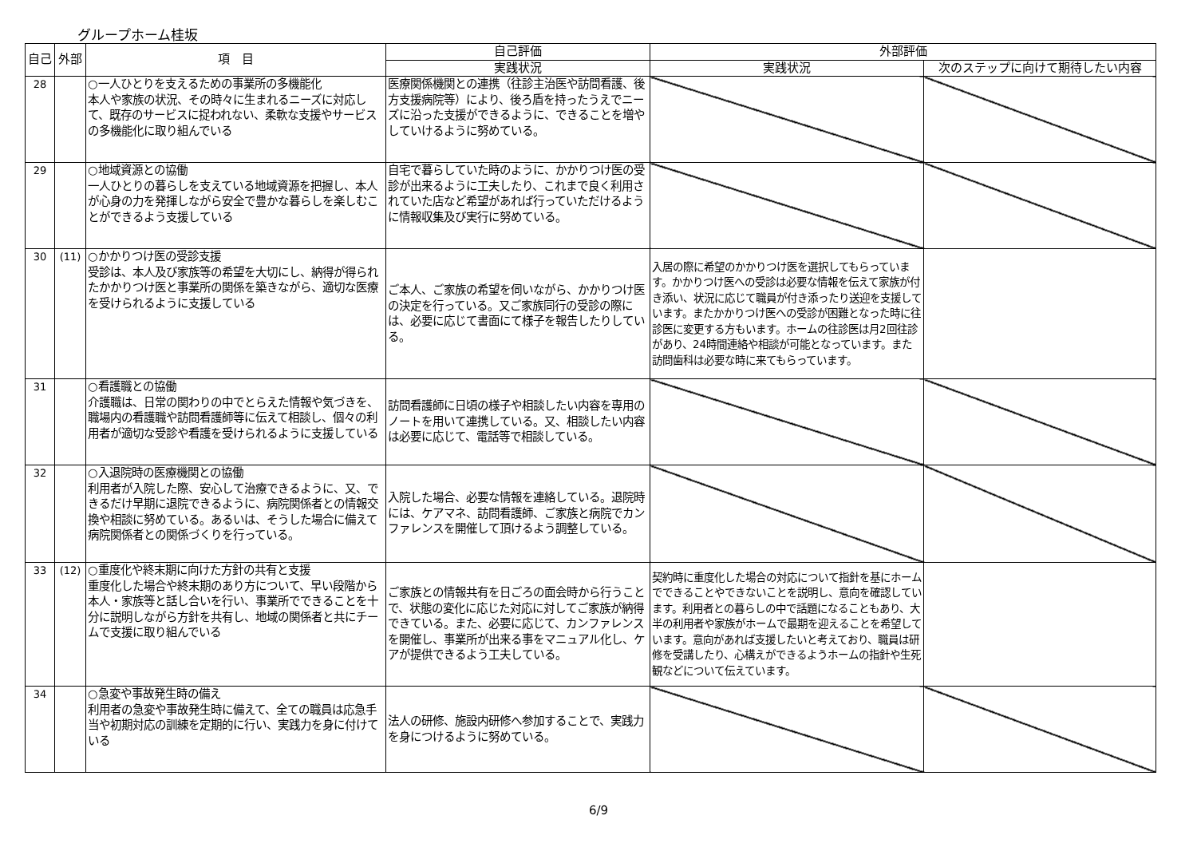グループホーム桂坂
| 自己 | 外部 | 項 目 | 自己評価 | 外部評価 | |
| --- | --- | --- | --- | --- | --- |
| | | | 実践状況 | 実践状況 | 次のステップに向けて期待したい内容 |
| 28 | | ○一人ひとりを支えるための事業所の多機能化 本人や家族の状況、その時々に生まれるニーズに対応して、既存のサービスに捉われない、柔軟な支援やサービスの多機能化に取り組んでいる | 医療関係機関との連携（往診主治医や訪問看護、後方支援病院等）により、後ろ盾を持ったうえでニーズに沿った支援ができるように、できることを増やしていけるように努めている。 | | |
| 29 | | ○地域資源との協働 一人ひとりの暮らしを支えている地域資源を把握し、本人が心身の力を発揮しながら安全で豊かな暮らしを楽しむことができるよう支援している | 自宅で暮らしていた時のように、かかりつけ医の受診が出来るように工夫したり、これまで良く利用されていた店など希望があれば行っていただけるように情報収集及び実行に努めている。 | | |
| 30 | (11) | ○かかりつけ医の受診支援 受診は、本人及び家族等の希望を大切にし、納得が得られたかかりつけ医と事業所の関係を築きながら、適切な医療を受けられるように支援している | ご本人、ご家族の希望を伺いながら、かかりつけ医の決定を行っている。又ご家族同行の受診の際には、必要に応じて書面にて様子を報告したりしている。 | 入居の際に希望のかかりつけ医を選択してもらっています。かかりつけ医への受診は必要な情報を伝えて家族が付き添い、状況に応じて職員が付き添ったり送迎を支援しています。またかかりつけ医への受診が困難となった時に往診医に変更する方もいます。ホームの往診医は月2回往診があり、24時間連絡や相談が可能となっています。また訪問歯科は必要な時に来てもらっています。 | |
| 31 | | ○看護職との協働 介護職は、日常の関わりの中でとらえた情報や気づきを、職場内の看護職や訪問看護師等に伝えて相談し、個々の利用者が適切な受診や看護を受けられるように支援している | 訪問看護師に日頃の様子や相談したい内容を専用のノートを用いて連携している。又、相談したい内容は必要に応じて、電話等で相談している。 | | |
| 32 | | ○入退院時の医療機関との協働 利用者が入院した際、安心して治療できるように、又、できるだけ早期に退院できるように、病院関係者との情報交換や相談に努めている。あるいは、そうした場合に備えて病院関係者との関係づくりを行っている。 | 入院した場合、必要な情報を連絡している。退院時には、ケアマネ、訪問看護師、ご家族と病院でカンファレンスを開催して頂けるよう調整している。 | | |
| 33 | (12) | ○重度化や終末期に向けた方針の共有と支援 重度化した場合や終末期のあり方について、早い段階から本人・家族等と話し合いを行い、事業所でできることを十分に説明しながら方針を共有し、地域の関係者と共にチームで支援に取り組んでいる | ご家族との情報共有を日ごろの面会時から行うことで、状態の変化に応じた対応に対してご家族が納得できている。また、必要に応じて、カンファレンスを開催し、事業所が出来る事をマニュアル化し、ケアが提供できるよう工夫している。 | 契約時に重度化した場合の対応について指針を基にホームでできることやできないことを説明し、意向を確認しています。利用者との暮らしの中で話題になることもあり、大半の利用者や家族がホームで最期を迎えることを希望しています。意向があれば支援したいと考えており、職員は研修を受講したり、心構えができるようホームの指針や生死観などについて伝えています。 | |
| 34 | | ○急変や事故発生時の備え 利用者の急変や事故発生時に備えて、全ての職員は応急手当や初期対応の訓練を定期的に行い、実践力を身に付けている | 法人の研修、施設内研修へ参加することで、実践力を身につけるように努めている。 | | |
6/9